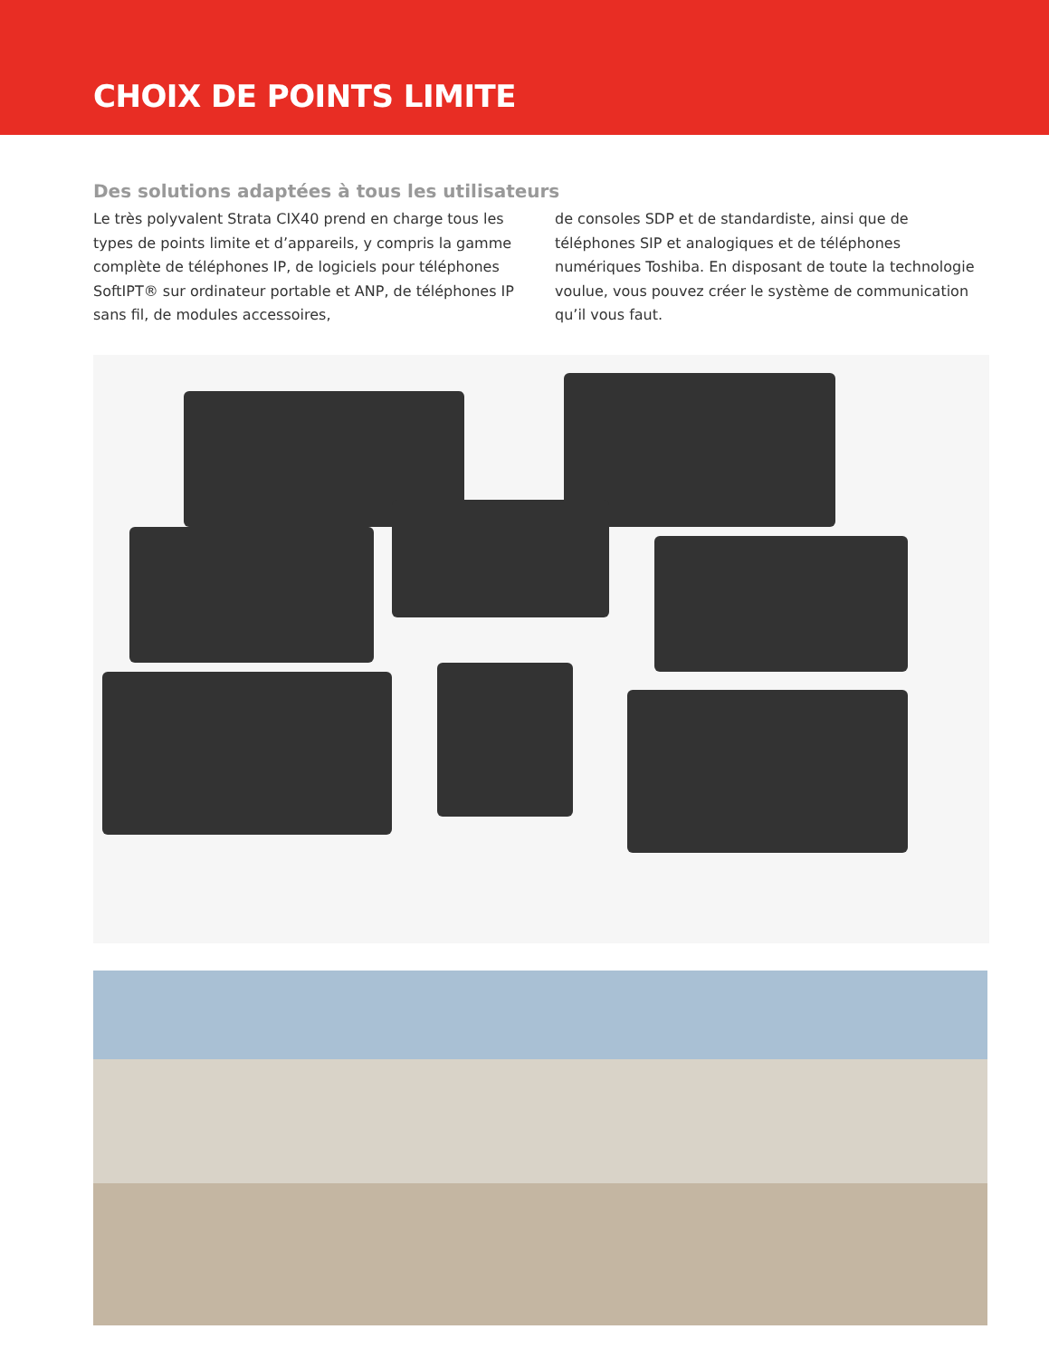CHOIX DE POINTS LIMITE
Des solutions adaptées à tous les utilisateurs
Le très polyvalent Strata CIX40 prend en charge tous les types de points limite et d’appareils, y compris la gamme complète de téléphones IP, de logiciels pour téléphones SoftIPT® sur ordinateur portable et ANP, de téléphones IP sans fil, de modules accessoires,
de consoles SDP et de standardiste, ainsi que de téléphones SIP et analogiques et de téléphones numériques Toshiba. En disposant de toute la technologie voulue, vous pouvez créer le système de communication qu’il vous faut.